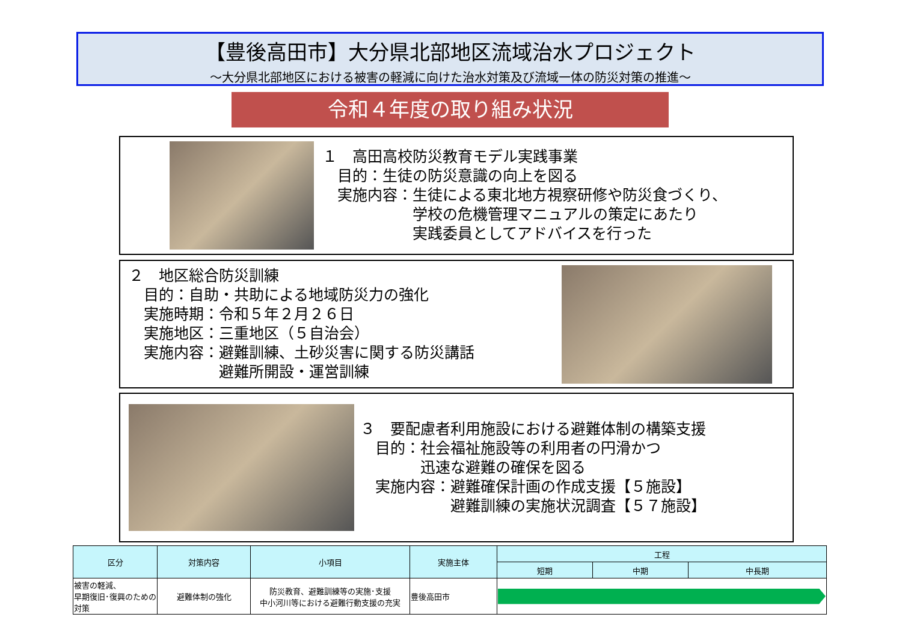【豊後高田市】大分県北部地区流域治水プロジェクト
～大分県北部地区における被害の軽減に向けた治水対策及び流域一体の防災対策の推進～
令和４年度の取り組み状況
１　高田高校防災教育モデル実践事業 　目的：生徒の防災意識の向上を図る 　実施内容：生徒による東北地方視察研修や防災食づくり、 　　　　　　学校の危機管理マニュアルの策定にあたり 　　　　　　実践委員としてアドバイスを行った
２　地区総合防災訓練 　目的：自助・共助による地域防災力の強化 　実施時期：令和５年２月２６日 　実施地区：三重地区（５自治会） 　実施内容：避難訓練、土砂災害に関する防災講話 　　　　　　避難所開設・運営訓練
３　要配慮者利用施設における避難体制の構築支援 　目的：社会福祉施設等の利用者の円滑かつ 　　　　迅速な避難の確保を図る 　実施内容：避難確保計画の作成支援【５施設】 　　　　　　避難訓練の実施状況調査【５７施設】
| 区分 | 対策内容 | 小項目 | 実施主体 | 工程 | | |
| --- | --- | --- | --- | --- | --- | --- |
| | | | | 短期 | 中期 | 中長期 |
| 被害の軽減、 早期復旧･復興のための対策 | 避難体制の強化 | 防災教育、避難訓練等の実施･支援 中小河川等における避難行動支援の充実 | 豊後高田市 | | | |